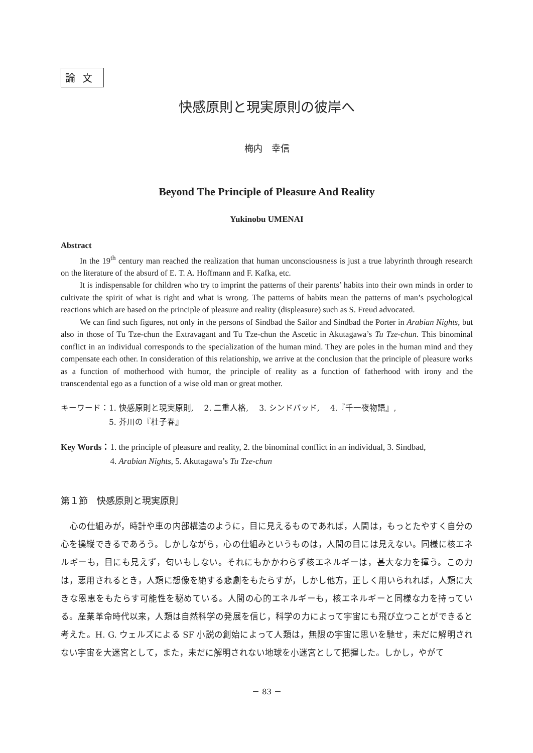論文
快感原則と現実原則の彼岸へ
梅内　幸信
Beyond The Principle of Pleasure And Reality
Yukinobu UMENAI
Abstract
In the 19<sup>th</sup> century man reached the realization that human unconsciousness is just a true labyrinth through research on the literature of the absurd of E. T. A. Hoffmann and F. Kafka, etc.
It is indispensable for children who try to imprint the patterns of their parents’ habits into their own minds in order to cultivate the spirit of what is right and what is wrong. The patterns of habits mean the patterns of man’s psychological reactions which are based on the principle of pleasure and reality (displeasure) such as S. Freud advocated.
We can find such figures, not only in the persons of Sindbad the Sailor and Sindbad the Porter in Arabian Nights, but also in those of Tu Tze-chun the Extravagant and Tu Tze-chun the Ascetic in Akutagawa’s Tu Tze-chun. This binominal conflict in an individual corresponds to the specialization of the human mind. They are poles in the human mind and they compensate each other. In consideration of this relationship, we arrive at the conclusion that the principle of pleasure works as a function of motherhood with humor, the principle of reality as a function of fatherhood with irony and the transcendental ego as a function of a wise old man or great mother.
キーワード： 1. 快感原則と現実原則,　 2. 二重人格,　 3. シンドバッド,　 4.『千一夜物語』,
5. 芥川の『杜子春』
Key Words： 1. the principle of pleasure and reality, 2. the binominal conflict in an individual, 3. Sindbad,
4. Arabian Nights, 5. Akutagawa’s Tu Tze-chun
第１節　快感原則と現実原則
心の仕組みが，時計や車の内部構造のように，目に見えるものであれば，人間は，もっとたやすく自分の心を操縦できるであろう。しかしながら，心の仕組みというものは，人間の目には見えない。同様に核エネルギーも，目にも見えず，匂いもしない。それにもかかわらず核エネルギーは，甚大な力を揮う。この力は，悪用されるとき，人類に想像を絶する悲劇をもたらすが，しかし他方，正しく用いられれば，人類に大きな恩恵をもたらす可能性を秘めている。人間の心的エネルギーも，核エネルギーと同様な力を持っている。産業革命時代以来，人類は自然科学の発展を信じ，科学の力によって宇宙にも飛び立つことができると考えた。H. G. ウェルズによる SF 小説の創始によって人類は，無限の宇宙に思いを馳せ，未だに解明されない宇宙を大迷宮として，また，未だに解明されない地球を小迷宮として把握した。しかし，やがて
－ 83 －